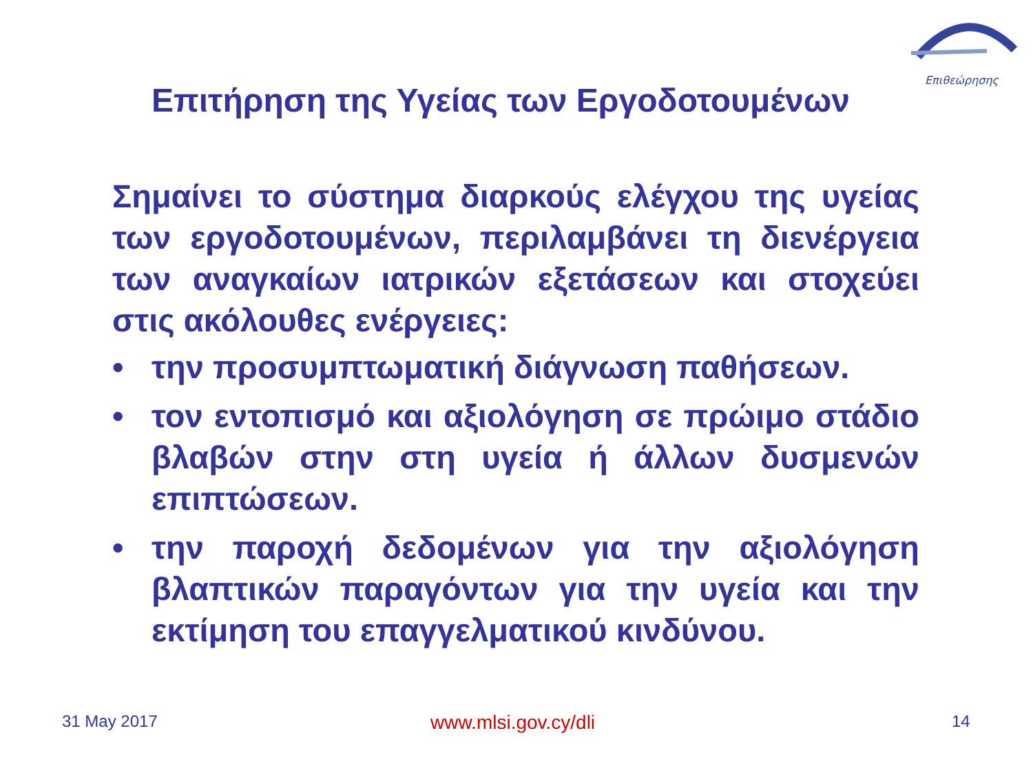Επιθεώρησης
Επιτήρηση της Υγείας των Εργοδοτουμένων
Σημαίνει το σύστημα διαρκούς ελέγχου της υγείας των εργοδοτουμένων, περιλαμβάνει τη διενέργεια των αναγκαίων ιατρικών εξετάσεων και στοχεύει στις ακόλουθες ενέργειες:
• την προσυμπτωματική διάγνωση παθήσεων.
• τον εντοπισμό και αξιολόγηση σε πρώιμο στάδιο βλαβών στην στη υγεία ή άλλων δυσμενών επιπτώσεων.
• την παροχή δεδομένων για την αξιολόγηση βλαπτικών παραγόντων για την υγεία και την εκτίμηση του επαγγελματικού κινδύνου.
31 May 2017 www.mlsi.gov.cy/dli 14